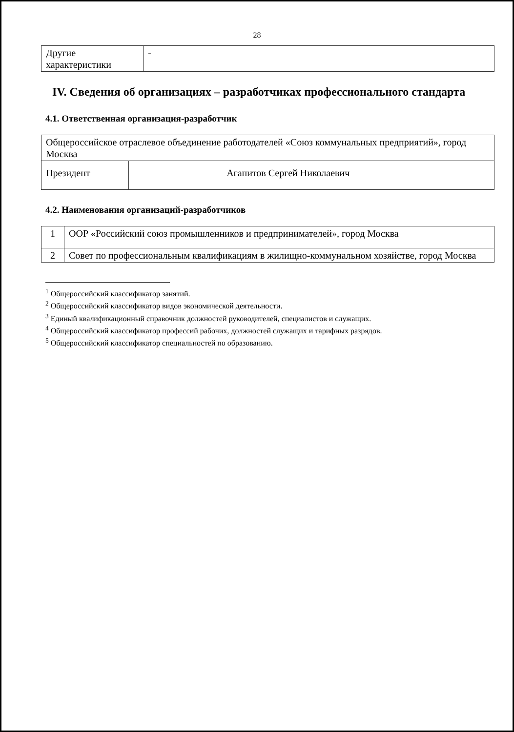28
| Другие характеристики | - |
IV. Сведения об организациях – разработчиках профессионального стандарта
4.1. Ответственная организация-разработчик
| Общероссийское отраслевое объединение работодателей «Союз коммунальных предприятий», город Москва | |
| Президент | Агапитов Сергей Николаевич |
4.2. Наименования организаций-разработчиков
| 1 | ООР «Российский союз промышленников и предпринимателей», город Москва |
| 2 | Совет по профессиональным квалификациям в жилищно-коммунальном хозяйстве, город Москва |
<sup>1</sup> Общероссийский классификатор занятий.
<sup>2</sup> Общероссийский классификатор видов экономической деятельности.
<sup>3</sup> Единый квалификационный справочник должностей руководителей, специалистов и служащих.
<sup>4</sup> Общероссийский классификатор профессий рабочих, должностей служащих и тарифных разрядов.
<sup>5</sup> Общероссийский классификатор специальностей по образованию.